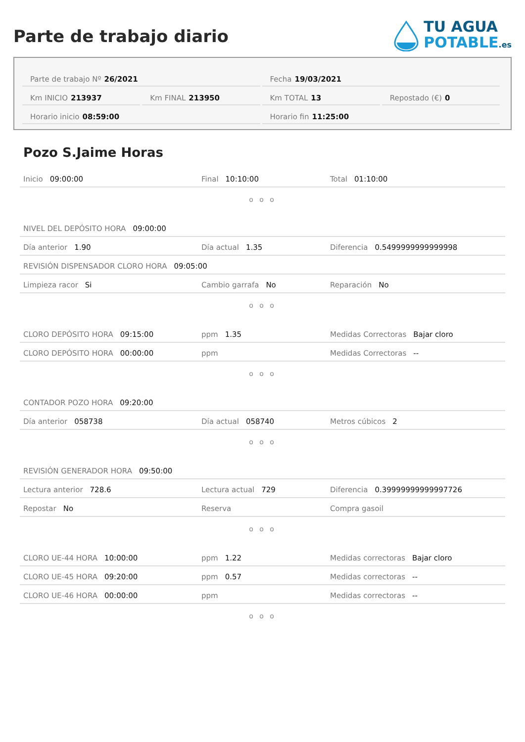Parte de trabajo diario
TU AGUA
POTABLE.es
Parte de trabajo Nº 26/2021 Fecha 19/03/2021
Km INICIO 213937 Km FINAL 213950 Km TOTAL 13 Repostado (€) 0
Horario inicio 08:59:00 Horario fin 11:25:00
Pozo S.Jaime Horas
Inicio 09:00:00 Final 10:10:00 Total 01:10:00
o o o
NIVEL DEL DEPÓSITO HORA 09:00:00
Día anterior 1.90 Día actual 1.35 Diferencia 0.5499999999999998
REVISIÓN DISPENSADOR CLORO HORA 09:05:00
Limpieza racor Si Cambio garrafa No Reparación No
o o o
CLORO DEPÓSITO HORA 09:15:00 ppm 1.35 Medidas Correctoras Bajar cloro
CLORO DEPÓSITO HORA 00:00:00 ppm Medidas Correctoras --
o o o
CONTADOR POZO HORA 09:20:00
Día anterior 058738 Día actual 058740 Metros cúbicos 2
o o o
REVISIÓN GENERADOR HORA 09:50:00
Lectura anterior 728.6 Lectura actual 729 Diferencia 0.39999999999997726
Repostar No Reserva Compra gasoil
o o o
CLORO UE-44 HORA 10:00:00 ppm 1.22 Medidas correctoras Bajar cloro
CLORO UE-45 HORA 09:20:00 ppm 0.57 Medidas correctoras --
CLORO UE-46 HORA 00:00:00 ppm Medidas correctoras --
o o o